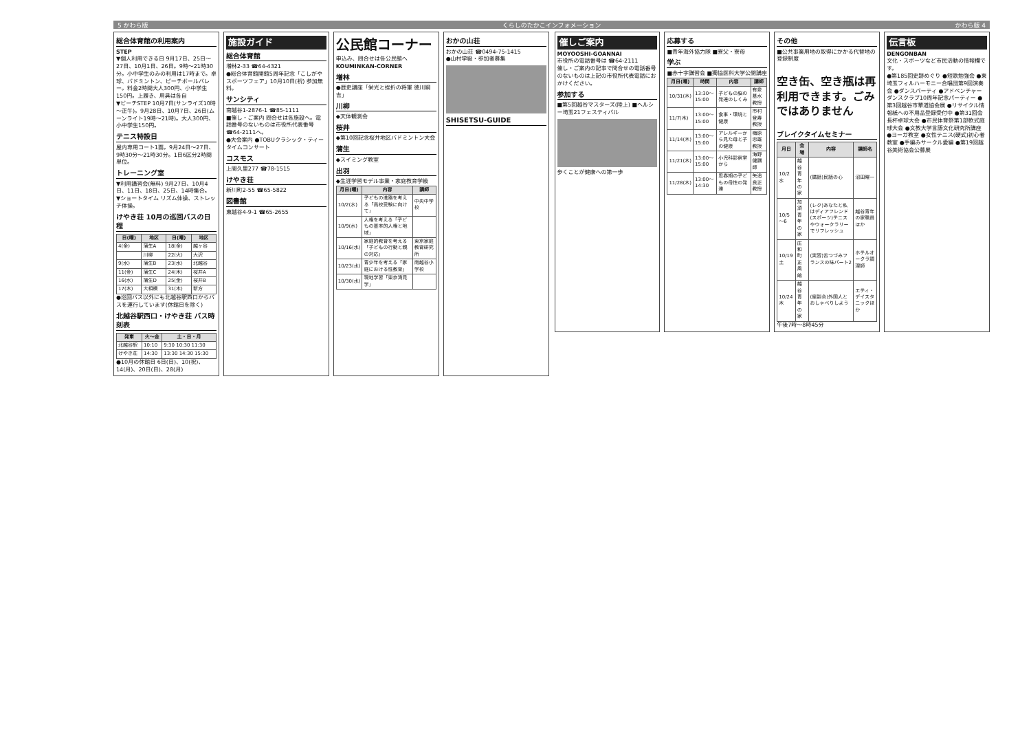5 かわら版 くらしのたかこインフォメーション かわら版 4
総合体育館の利用案内
STEP
▼個人利用できる日 9月17日、25日～27日、10月1日、26日。9時～21時30分。小中学生のみの利用は17時まで。卓球、バドミントン、ピーチボールバレー。料金2時間大人300円、小中学生150円。上履き、用具は各自
▼ビーチSTEP 10月7日(サンライズ10時～正午)。9月28日、10月7日、26日(ムーンライト19時～21時)。大人300円、小中学生150円。
テニス特設日
屋内専用コート1面。9月24日～27日、9時30分～21時30分。1日6区分2時間単位。
トレーニング室
▼利用講習会(無料) 9月27日、10月4日、11日、18日、25日、14時集合。
▼ショートタイム リズム体操、ストレッチ体操。
けやき荘 10月の巡回バスの日程
| 日(曜) | 地区 | 日(曜) | 地区 |
| --- | --- | --- | --- |
| 4(金) | 蒲生A | 18(金) | 越ヶ谷 |
| | 川柳 | 22(火) | 大沢 |
| 9(水) | 蒲生B | 23(水) | 北越谷 |
| 11(金) | 蒲生C | 24(木) | 桜井A |
| 16(水) | 蒲生D | 25(金) | 桜井B |
| 17(木) | 大相模 | 31(木) | 新方 |
●巡回バス以外にも北越谷駅西口からバスを運行しています(休館日を除く)
北越谷駅西口・けやき荘 バス時刻表
| 発車 | 火～金 | 土・日・月 |
| --- | --- | --- |
| 北越谷駅 | 10:10 | 9:30 10:30 11:30 |
| けやき荘 | 14:30 | 13:30 14:30 15:30 |
●10月の休館日 6日(日)、10(祝)、14(月)、20日(日)、28(月)
施設ガイド
総合体育館
増林2-33 ☎64-4321
●総合体育館開館5周年記念「こしがやスポーツフェア」10月10日(祝) 参加無料。
サンシティ
南越谷1-2876-1 ☎85-1111
■催し・ご案内 問合せは各施設へ。電話番号のないものは市役所代表番号☎64-2111へ。
●大会案内 ●TOBUクラシック・ティータイムコンサート
コスモス
上間久里277 ☎78-1515
けやき荘
新川町2-55 ☎65-5822
図書館
東越谷4-9-1 ☎65-2655
公民館コーナー
申込み、問合せは各公民館へ
KOUMINKAN-CORNER
増林
●歴史講座「栄光と挫折の将軍 徳川綱吉」
川柳
◆天体観測会
桜井
◆第10回記念桜井地区バドミントン大会
蒲生
◆スイミング教室
出羽
◆生涯学習モデル事業・家庭教育学級
| 月日(曜) | 内容 | 講師 |
| --- | --- | --- |
| 10/2(水) | 子どもの進路を考える「高校受験に向けて」 | 中央中学校 |
| 10/9(水) | 人権を考える「子どもの基本的人権と地域」 | |
| 10/16(水) | 家庭的教育を考える「子どもの行動と親の対応」 | 東京家庭教育研究所 |
| 10/23(水) | 青少年を考える「家庭における性教育」 | 南越谷小学校 |
| 10/30(水) | 現地学習「東京湾見学」 | |
おかの山荘
おかの山荘 ☎0494-75-1415
●山村学級・参加者募集
SHISETSU-GUIDE
催しご案内
MOYOOSHI-GOANNAI
市役所の電話番号は ☎64-2111
催し・ご案内の記事で問合せの電話番号のないものは上記の市役所代表電話におかけください。
参加する
■第5回越谷マスターズ(陸上) ■ヘルシー埼玉21フェスティバル
歩くことが健康への第一歩
応募する
■青年海外協力隊 ■寮父・寮母
学ぶ
■赤十字講習会 ■獨協医科大学公開講座
| 月日(曜) | 時間 | 内容 | 講師 |
| --- | --- | --- | --- |
| 10/31(木) | 13:30～15:00 | 子どもの脳の発達のしくみ | 有泉基水教授 |
| 11/7(木) | 13:00～15:00 | 食事・環境と健康 | 市村登寿教授 |
| 11/14(木) | 13:00～15:00 | アレルギーから見た母と子の健康 | 梅原忠雄教授 |
| 11/21(木) | 13:00～15:00 | 小児科診察室から | 海野健講師 |
| 11/28(木) | 13:00～14:30 | 思春期の子どもの母性の発達 | 矢追良正教授 |
その他
■公共事業用地の取得にかかる代替地の登録制度
空き缶、空き瓶は再利用できます。ごみではありません
ブレイクタイムセミナー
| 月日 | 会場 | 内容 | 講師名 |
| --- | --- | --- | --- |
| 10/2水 | 越谷青年の家 | (講話)民話の心 | 沼田曜一 |
| 10/5～6 | 加須青年の家 | (レク)あなたと私はディアフレンド (スポーツ)テニスやウォークラリーでリフレッシュ | 越谷青年の家職員ほか |
| 10/19土 | 庄和町正風館 | (実習)舌つづみフランスの味パート2 | ホテルオークラ調理師 |
| 10/24木 | 越谷青年の家 | (座談会)外国人とおしゃべりしよう | エティ・デイスタニックほか |
午後7時～8時45分
伝言板
DENGONBAN
文化・スポーツなど市民活動の情報欄です。
●第185回史跡めぐり ●短歌勉強会 ●東埼玉フィルハーモニー合唱団第9回演奏会 ●ダンスパーティ ●アドベンチャーダンスクラブ10周年記念パーティー ●第3回越谷市華道協会展 ●リサイクル情報紙への不用品登録受付中 ●第31回会長杯卓球大会 ●市民体育祭第1部軟式庭球大会 ●文教大学言語文化研究所講座 ●ヨーガ教室 ●女性テニス(硬式)初心者教室 ●手編みサークル愛編 ●第19回越谷美術協会公募展